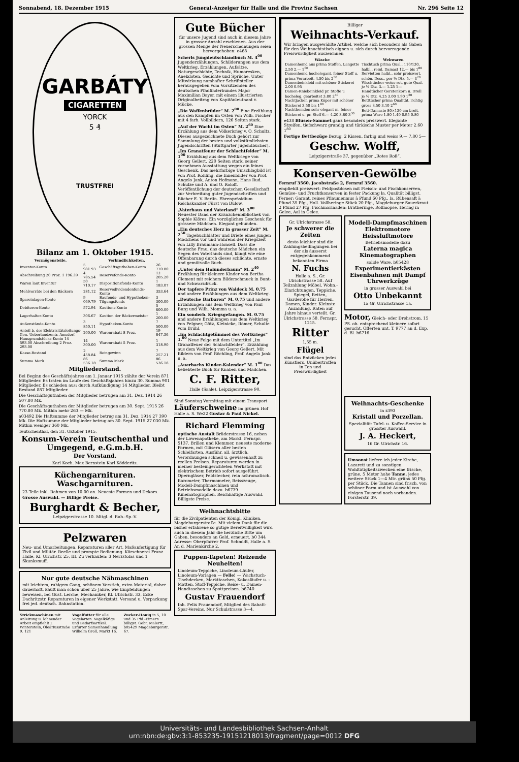Sonnabend, 18. Dezember 1915 General-Anzeiger für Halle und die Provinz Sachsen Nr. 296 Seite 12
GARBÁTY
CIGARETTEN
YORCK
5 ₰
TRUSTFREI
Bilanz am 1. Oktober 1915.
| Vermögensteile. | | Verbindlichkeiten. | |
| --- | --- | --- | --- |
| Inventar-Konto | 5 981.93 | Geschäftsguthaben-Konto | 26 770.80 |
| Abschreibung 20 Proz. 1 196.39 | 4 785.54 | Reservefonds-Konto | 12 205.20 |
| Waren laut Inventur | 50 710.17 | Dispositionsfonds-Konto | 1 183.07 |
| Mehlvorräte bei den Bäckern | 281.12 | Reservedividendenfonds-Konto | 353.64 |
| Spareinlagen-Konto | 9 069.79 | Baufonds- und Hypotheken-Tilgungsfonds | 3 300.00 |
| Debitoren-Konto | 572.94 | Kautions-Konto | 5 600.00 |
| Lagerhalter-Konto | 306.67 | Kaution der Bäckermeister | 1 200.00 |
| Außenstände-Konto | 3 850.11 | Hypotheken-Konto | 7 500.00 |
| Anteil b. der Elektrizitätsleitungs-Gen. Ueberlandzentr. Amsdorf | 200.00 | Warenrabatt 8 Proz. | 19 847.36 |
| Hausgrundstücks-Konto 14 593.00 Abschreibung 2 Proz. 293.00 | 14 300.00 | Warenrabatt 5 Proz. | 1 318.90 |
| Kasse-Bestand | 2 458.84 | Reingewinn | 7 257.21 |
| Summa Mark | 86 536.18 | Summa Mark | 86 536.18 |
Mitgliederstand.
Bei Beginn des Geschäftsjahres am 1. Januar 1915 zählte der Verein 871 Mitglieder. Es traten im Laufe des Geschäftsjahres hinzu 30. Summa 901 Mitglieder. Es schieden aus: durch Aufkündigung 14 Mitglieder. Bleibt Bestand 887 Mitglieder.
Die Geschäftsguthaben der Mitglieder betrugen am 31. Dez. 1914 26 507.80 Mk.
Die Geschäftsguthaben der Mitglieder betrugen am 30. Sept. 1915 26 770.80 Mk. Mithin mehr 263.— Mk.
a03492 Die Haftsumme der Mitglieder betrug am 31. Dez. 1914 27 390 Mk. Die Haftsumme der Mitglieder betrug am 30. Sept. 1915 27 030 Mk. Mithin weniger 360 Mk.
Teutschenthal, den 31. Oktober 1915.
Konsum-Verein Teutschenthal und Umgegend, e.G.m.b.H.
Der Vorstand.
Karl Koch. Max Bernstein Karl Ködderitz.
Küchengarnituren. Waschgarnituren.
23 Teile inkl. Rahmen von 10.00 an. Neueste Formen und Dekors.
Grosse Auswahl. — Billige Preise.
Burghardt & Becher,
Leipzigerstrasse 10. Mitgl. d. Rab.-Sp.-V.
Pelzwaren
Neu- und Umarbeitungen. Reparaturen aller Art. Maßanfertigung für Zivil und Militär. Reelle und prompte Bedienung. Kürschnerei Franz Halle, Kl. Ulrichstr. 25, III. Zu verkaufen: 3 Nerzstolas und 1 Skunksmuff.
Nur gute deutsche Nähmaschinen
mit leichtem, ruhigem Gang, schönem Verstich, extra Material, daher dauerhaft, kauft man schon über 25 Jahre, wie Empfehlungen beweisen, bei Gust. Lerche, Mechaniker, Kl. Ulrichstr. 33, Ecke Dachritzstr. Reparaturen in eigener Werkstatt. Versand u. Verpackung frei jed. deutsch. Bahnstation.
| Strickmaschinen mit Anleitung u. lohnender Arbeit empfiehlt J. Winterstein, Olearius­straße 9. 121 | Vogelfutter für alle Vogelarten. Vogelkäfige und Bedarfsartikel. Erfurter Samenhandlung Wilhelm Groll, Markt 16. | Zucker-Honig in 5, 10 und 35 Pfd.-Eimern billigst. Gebr. Malertt, b05429 Magdeburgerstr. 67. |
Gute Bücher
für unsere Jugend sind auch in diesem Jahre in grosser Anzahl erschienen. Aus der grossen Menge der Neuerscheinungen seien hervorgehoben: e468
Scherls Jungdeutschlandbuch M. 4<sup>00</sup> Jugenderzählungen, Schilderungen aus dem Weltkrieg, Erzählungen, Aufsätze, Naturgeschichte, Technik, Humoresken, Anekdoten, Gedichte und Sprüche. Unter Mitwirkung namhafter Schriftsteller herausgegeben vom Vorsitzenden des deutschen Pfadfinderbundes Major Maximilian Bayer, mit einem illustrierten Originalbeitrag von Kapitänleutnant v. Mücke.
„Die Waffenbrüder“ M. 2<sup>00</sup> Eine Erzählung aus den Kämpfen im Osten von Wilh. Fischer mit 4 farb. Vollbildern, 126 Seiten stark.
„Auf der Wacht im Osten“ M. 2<sup>60</sup> Eine Erzählung aus dem Völkerkrieg v. O. Schultz. Dieses ausgezeichnete Buch gehört zur Sammlung der besten und volkstümlichsten Jugendschriften (Stuttgarter Jugendbücher).
„Im Granatfeuer der Schlachtfelder“ M. 1<sup>00</sup> Erzählung aus dem Weltkriege von Georg Gellert, 220 Seiten stark, seiner vornehmen Ausstattung wegen ein feines Geschenk. Das mehrfarbige Umschlagbild ist von Prof. Röhling, die Innenbilder von Prof. Angelo Jank, Anton Hofmann, Hans Rud. Schulze und A. und O. Roloff. Veröffentlichung der deutschen Gesellschaft zur Verbreitung guter Jugendschriften und Bücher E. V. Berlin. Ehrenpräsidium Reichskanzler Fürst von Bülow.
„Vaterhaus und Vaterland“ M. 3<sup>00</sup> Neuester Band der Kränzchenbibliothek von Sophie Klöres. Ein vorzügliches Geschenk für grössere Mädchen. Elegant gebunden.
„Ein deutsches Herz in grosser Zeit“ M. 2<sup>50</sup> Tagebuchblätter und Briefe eines jungen Mädchens vor und während der Kriegszeit von Lilly Braumann-Honsell. Dass die deutsche Frau, das deutsche Mädchen ein Segen des Vaterlands sind, klingt wie eine Offenbarung durch dieses schlichte, ernste und gemütvolle Buch.
„Unter dem Holunderbaum“ M. 2<sup>40</sup> Erzählung für kleinere Kinder von Bertha Clement mit reichem Bilderschmuck in Bunt- und Schwarzdruck.
Der tapfere Prinz von Waldeck M. 0.75 und andere Erzählungen aus dem Weltkrieg.
„Deutsche Barbaren“ M. 0,75 und andere Erzählungen aus dem Weltkrieg von Paul Burg und Wilh. Momma u. a.
Ein sonderb. Kriegsgefangen. M. 0.75 und andere Erzählungen aus dem Weltkrieg von Felgner, Götz, Kleinicke, Römer, Schulte vom Brühl.
„Im Schlachtgetümmel des Weltkriegs“ 1.<sup>00</sup> Neue Folge mit dem Untertitel „Im Granatfeuer der Schlachtfelder“. Erzählung aus dem Weltkrieg von Georg Gellert. Mit Bildern von Prof. Röchling, Prof. Angelo Jank u. a.
„Auerbachs Kinder-Kalender“ M. 1<sup>00</sup> Das beliebteste Buch für Knaben und Mädchen.
C. F. Ritter,
Halle (Saale), Leipzigerstrasse 90.
Sind Sonntag Vormittag mit einem Transport Läuferschweine im grünen Hof Halle a. S. We22 Gustav & Paul Nickel.
Richard Flemming
optische Anstalt Brüderstrasse 16, neben der Löwenapotheke, am Markt. Fernspr. 5137. Brillen und Klemmer, neueste moderne Formen, mit Gläsern aller besten Schleifarten. Ausführ. all. ärztlich. Verordnungen schnell u. gewissenhaft zu reellen Preisen. Reparaturen werden in meiner bestein­gerichteten Werkstatt mit elektrischem Betrieb sofort ausgeführt. Operngläser, Feldstecher, rein achromatisch. Barometer, Thermometer, Reisszeuge, Modell-Dampfmaschinen und Betriebsmodelle dazu. b6739 Kinematographen. Reichhaltige Auswahl. Billigste Preise.
Weihnachtsbitte
für die Zivilpatienten der Königl. Kliniken, Magdeburgerstraße. Mit vielem Dank für die bisher erfahrene so gütige Bereitwilligkeit wird auch in diesem Jahr die herzliche Bitte um Gaben, besonders an Geld, erneuert. b0 344 Adresse: Oberpfarrer Prof. Schmidt, Halle a. S. An d. Marienkirche 2.
Puppen-Tapeten! Reizende Neuheiten!
Linoleum-Teppiche, Linoleum-Läufer, Linoleum-Vorlagen — Felle! — Wachstuch-Tischdecken, Markttaschen, Kokosläufer u. -Matten. Stoff-Teppiche, Reise- u. Damen-Handtaschen zu Spottpreisen. b6740
Gustav Frauendorf
Inh. Felix Frauendorf, Mitglied des Rabatt-Spar-Vereins. Nur Schulstrasse 3—4.
Billiger
Weihnachts-Verkauf.
Wir bringen ausgewählte Artikel, welche sich besonders als Gaben für den Weihnachtstisch eignen u. sich durch hervorragende Preiswürdigkeit auszeichnen
| Wäsche | Webwaren |
| --- | --- |
| Damenhemd aus prima Stoffen, Langette 2.50 2.— 1<sup>50</sup> | Tischtuch prima Qual., 110/130, halbl., reinl. Damast 12.— bis 1<sup>80</sup> |
| Damenhemd hochelegant, feiner Stoff u. prima Verarbeit. 4.50 bis 2<sup>50</sup> | Servietten halbl., sehr preiswert, schön. Dess., per ½ Dtz. 5.— 3<sup>20</sup> |
| Damenbeinkleid mit schöner Stickerei 2.00 0.95 | Wischtücher weiss-rot, gute Qual. je ½ Dtz. 3.— 1.25 1— |
| Damen-Kniebeinkleid pr. Stoffe u hocheleg. gearbeitet 3.80 2<sup>40</sup> | Handtücher Gerstenkorn u. Drell je ½ Dtz. 4.25 3.00 1.90 1<sup>30</sup> |
| Nachtjacken prima Köper mit schöner Stickerei 3.50 bis 1<sup>80</sup> | Betttücher prima Qualität, richtig gross 3.50 3.10 2<sup>60</sup> |
| Nachthemden sehr elegant m. feiner Stickerei u. pr. Stoff 6.— 4.20 3.80 3<sup>30</sup> | Bett-Damaste 80×130 cm breit, prima Ware 1.80 1.40 0.95 0.80 |
e438 Blusen-Sammet ganz besonders preiswert. Elegante Streifen, tiefschwarz grundig und türkische Muster per Meter 2.60 1<sup>80</sup>
Fertige Bettbezüge Bezug, 2 Kissen, farbig und weiss 9.— 7.80 5—
Geschw. Wolff,
Leipzigerstraße 37, gegenüber „Rotes Roß“.
Konserven-Gewölbe
Fernruf 3560. Jacobstraße 2, Fernruf 3560.
empfiehlt preiswert: Feldpostdosen mit Fleisch- und Fischkonserven, Gemüse- und Fruchtkonserven in fester Packung la. Qualität billigst. Ferner: Garant. reines Pflaumenmus à Pfund 60 Pfg., la. Rübensaft à Pfund 35 Pfg., Holl. Vollheringe Stück 20 Pfg., Magdeburger Sauerkraut 2 Pfund 27 Pfg. Fischmarinaden: Bratheringe, Rollmöpse, Hering in Gelee, Aal in Gelee.
Gr. Ulrichstrasse 58.
Je schwerer die Zeiten
desto leichter sind die Zahlungsbedingungen bei der als äusserst entgegenkommend bekannten Firma
N. Fuchs
Halle a. S., Gr. Ulrichstrasse 58. Auf Teilzahlung Möbel, Wohn.-Einrichtungen, Teppiche, Spiegel, Betten, Garderobe für Herren, Damen, Kinder. Kleinste Anzahlung. Raten auf Jahre hinaus verteilt. Gr. Ulrichstrasse 58. Fernspr. 1215.
Ritter
1,55 m.
Flügel
sind das Entzücken jedes Künstlers. Unübertroffen in Ton und Preiswürdigkeit
Modell-Dampfmaschinen Elektromotore Heissluftmotore
Betriebsmodelle dazu
Laterna magica Kinematographen
solide Ware. b05428
Experimentierkästen Eisenbahnen mit Dampf Uhrwerkzüge
in grosser Auswahl bei
Otto Unbekannt
1a Gr. Ulrichstrasse 1a.
Motor, Gleich- oder Drehstrom, 15 PS. ob. entsprechend kleinere sofort gesucht. Offerten unt. T. 9777 an d. Exp. d. Bl. b6716
Weihnachts-Geschenke
in z393
Kristall und Porzellan.
Spezialität: Tafel- u. Kaffee-Service in grösster Auswahl.
J. A. Heckert,
16 Gr. Ulrichstr. 16.
Umsonst liefere ich jeder Kirche, Lazarett und zu sonstigen Wohltätigkeitszwecken eine frische, grüne, 5 Meter hohe Tanne, jedes weitere Stück 1—4 Mtr. grünx 50 Pfg. per Stück. Die Tannen sind frisch, von schöner Form und ist Auswahl von einigen Tausend noch vorhanden. Forsterstr. 39.
Universitäts- und Landesbibliothek Sachsen-Anhalt
urn:nbn:de:gbv:3:1-853235-19151218013/fragment/page=0012 DFG